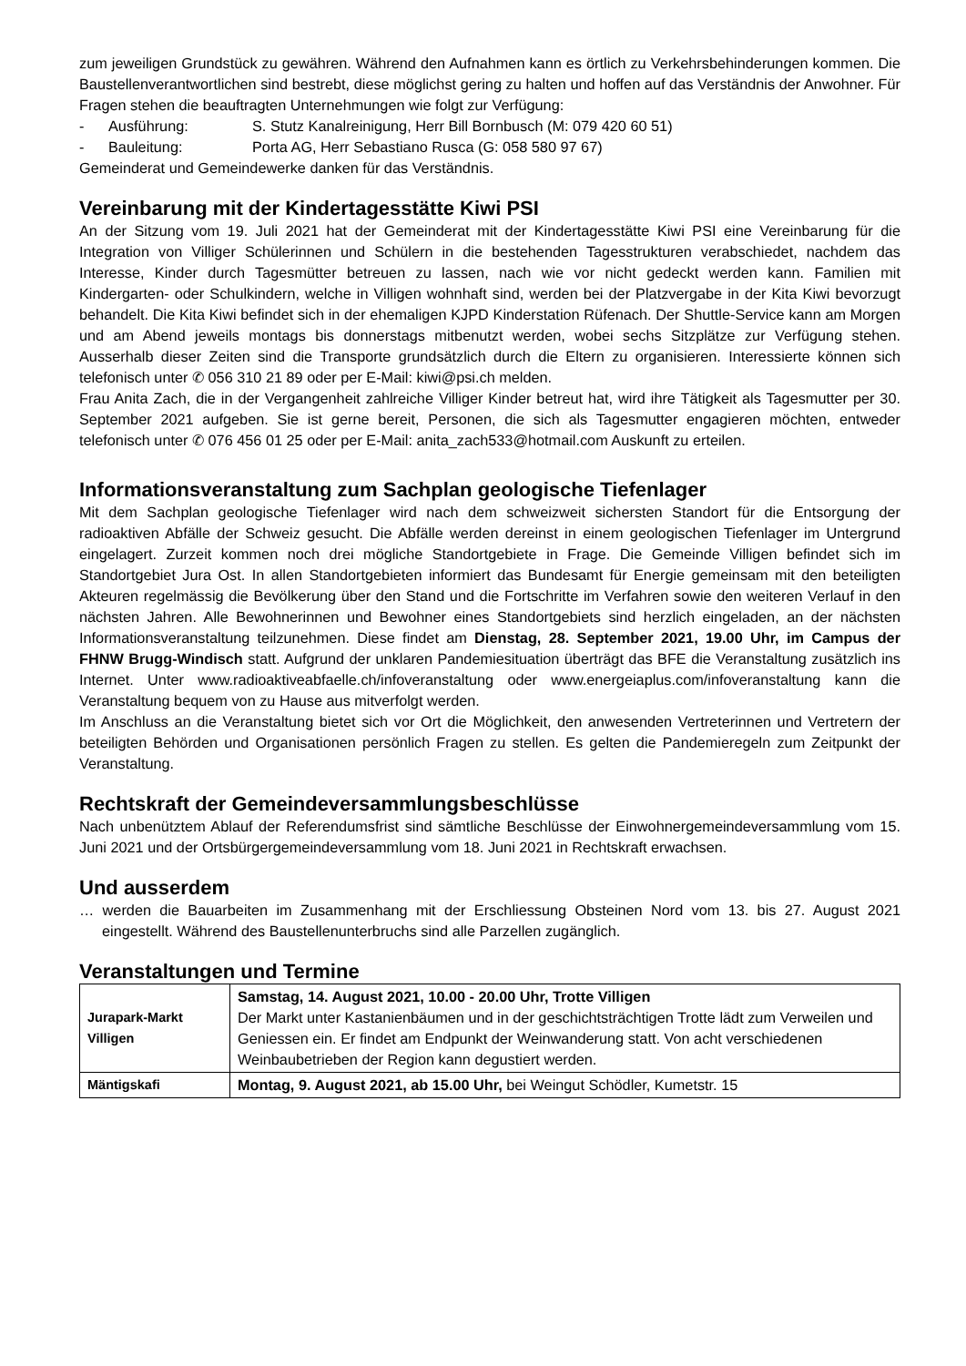zum jeweiligen Grundstück zu gewähren. Während den Aufnahmen kann es örtlich zu Verkehrsbehinderungen kommen. Die Baustellenverantwortlichen sind bestrebt, diese möglichst gering zu halten und hoffen auf das Verständnis der Anwohner. Für Fragen stehen die beauftragten Unternehmungen wie folgt zur Verfügung:
- Ausführung: S. Stutz Kanalreinigung, Herr Bill Bornbusch (M: 079 420 60 51)
- Bauleitung: Porta AG, Herr Sebastiano Rusca (G: 058 580 97 67)
Gemeinderat und Gemeindewerke danken für das Verständnis.
Vereinbarung mit der Kindertagesstätte Kiwi PSI
An der Sitzung vom 19. Juli 2021 hat der Gemeinderat mit der Kindertagesstätte Kiwi PSI eine Vereinbarung für die Integration von Villiger Schülerinnen und Schülern in die bestehenden Tagesstrukturen verabschiedet, nachdem das Interesse, Kinder durch Tagesmütter betreuen zu lassen, nach wie vor nicht gedeckt werden kann. Familien mit Kindergarten- oder Schulkindern, welche in Villigen wohnhaft sind, werden bei der Platzvergabe in der Kita Kiwi bevorzugt behandelt. Die Kita Kiwi befindet sich in der ehemaligen KJPD Kinderstation Rüfenach. Der Shuttle-Service kann am Morgen und am Abend jeweils montags bis donnerstags mitbenutzt werden, wobei sechs Sitzplätze zur Verfügung stehen. Ausserhalb dieser Zeiten sind die Transporte grundsätzlich durch die Eltern zu organisieren. Interessierte können sich telefonisch unter ✆ 056 310 21 89 oder per E-Mail: kiwi@psi.ch melden.
Frau Anita Zach, die in der Vergangenheit zahlreiche Villiger Kinder betreut hat, wird ihre Tätigkeit als Tagesmutter per 30. September 2021 aufgeben. Sie ist gerne bereit, Personen, die sich als Tagesmutter engagieren möchten, entweder telefonisch unter ✆ 076 456 01 25 oder per E-Mail: anita_zach533@hotmail.com Auskunft zu erteilen.
Informationsveranstaltung zum Sachplan geologische Tiefenlager
Mit dem Sachplan geologische Tiefenlager wird nach dem schweizweit sichersten Standort für die Entsorgung der radioaktiven Abfälle der Schweiz gesucht. Die Abfälle werden dereinst in einem geologischen Tiefenlager im Untergrund eingelagert. Zurzeit kommen noch drei mögliche Standortgebiete in Frage. Die Gemeinde Villigen befindet sich im Standortgebiet Jura Ost. In allen Standortgebieten informiert das Bundesamt für Energie gemeinsam mit den beteiligten Akteuren regelmässig die Bevölkerung über den Stand und die Fortschritte im Verfahren sowie den weiteren Verlauf in den nächsten Jahren. Alle Bewohnerinnen und Bewohner eines Standortgebiets sind herzlich eingeladen, an der nächsten Informationsveranstaltung teilzunehmen. Diese findet am Dienstag, 28. September 2021, 19.00 Uhr, im Campus der FHNW Brugg-Windisch statt. Aufgrund der unklaren Pandemiesituation überträgt das BFE die Veranstaltung zusätzlich ins Internet. Unter www.radioaktiveabfaelle.ch/infoveranstaltung oder www.energeiaplus.com/infoveranstaltung kann die Veranstaltung bequem von zu Hause aus mitverfolgt werden.
Im Anschluss an die Veranstaltung bietet sich vor Ort die Möglichkeit, den anwesenden Vertreterinnen und Vertretern der beteiligten Behörden und Organisationen persönlich Fragen zu stellen. Es gelten die Pandemieregeln zum Zeitpunkt der Veranstaltung.
Rechtskraft der Gemeindeversammlungsbeschlüsse
Nach unbenütztem Ablauf der Referendumsfrist sind sämtliche Beschlüsse der Einwohnergemeindeversammlung vom 15. Juni 2021 und der Ortsbürgergemeindeversammlung vom 18. Juni 2021 in Rechtskraft erwachsen.
Und ausserdem
… werden die Bauarbeiten im Zusammenhang mit der Erschliessung Obsteinen Nord vom 13. bis 27. August 2021 eingestellt. Während des Baustellenunterbruchs sind alle Parzellen zugänglich.
Veranstaltungen und Termine
| Jurapark-Markt Villigen | Samstag, 14. August 2021, 10.00 - 20.00 Uhr, Trotte Villigen Der Markt unter Kastanienbäumen und in der geschichtsträchtigen Trotte lädt zum Verweilen und Geniessen ein. Er findet am Endpunkt der Weinwanderung statt. Von acht verschiedenen Weinbaubetrieben der Region kann degustiert werden. |
| Mäntigskafi | Montag, 9. August 2021, ab 15.00 Uhr, bei Weingut Schödler, Kumetstr. 15 |